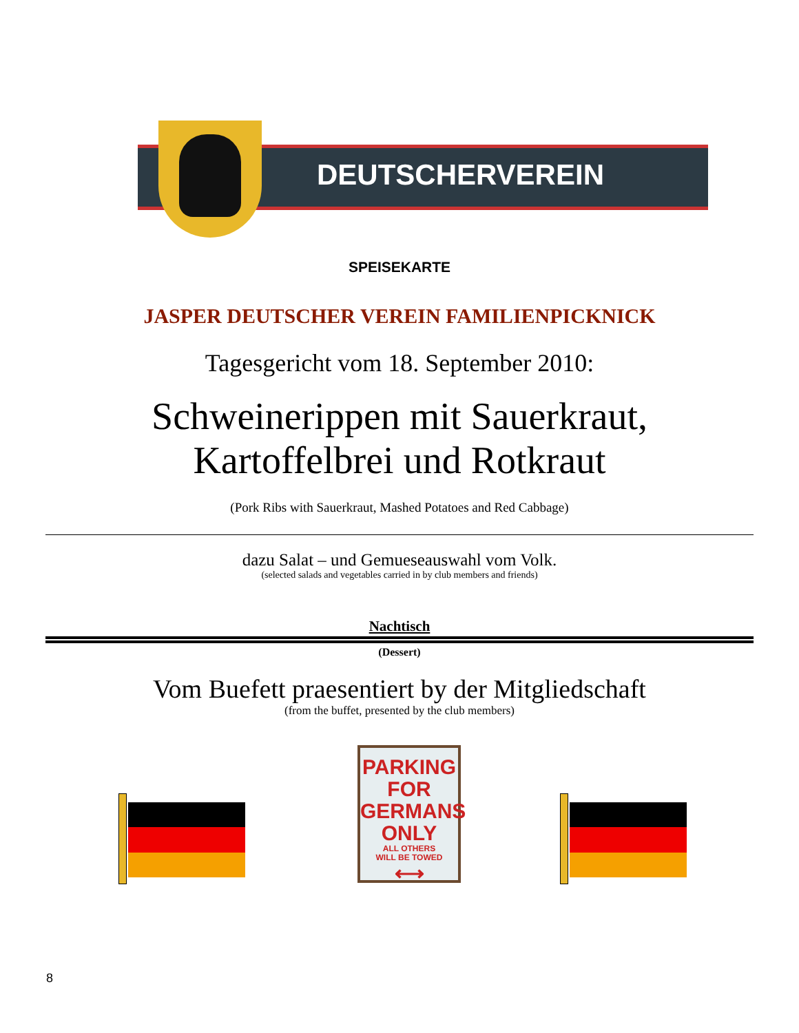DEUTSCHERVEREIN
SPEISEKARTE
JASPER DEUTSCHER VEREIN FAMILIENPICKNICK
Tagesgericht vom 18. September 2010:
Schweinerippen mit Sauerkraut,
Kartoffelbrei und Rotkraut
(Pork Ribs with Sauerkraut, Mashed Potatoes and Red Cabbage)
dazu Salat – und Gemueseauswahl vom Volk.
(selected salads and vegetables carried in by club members and friends)
Nachtisch
(Dessert)
Vom Buefett praesentiert by der Mitgliedschaft
(from the buffet, presented by the club members)
PARKING FOR
GERMANS
ONLY
ALL OTHERS
WILL BE TOWED
⟷
8